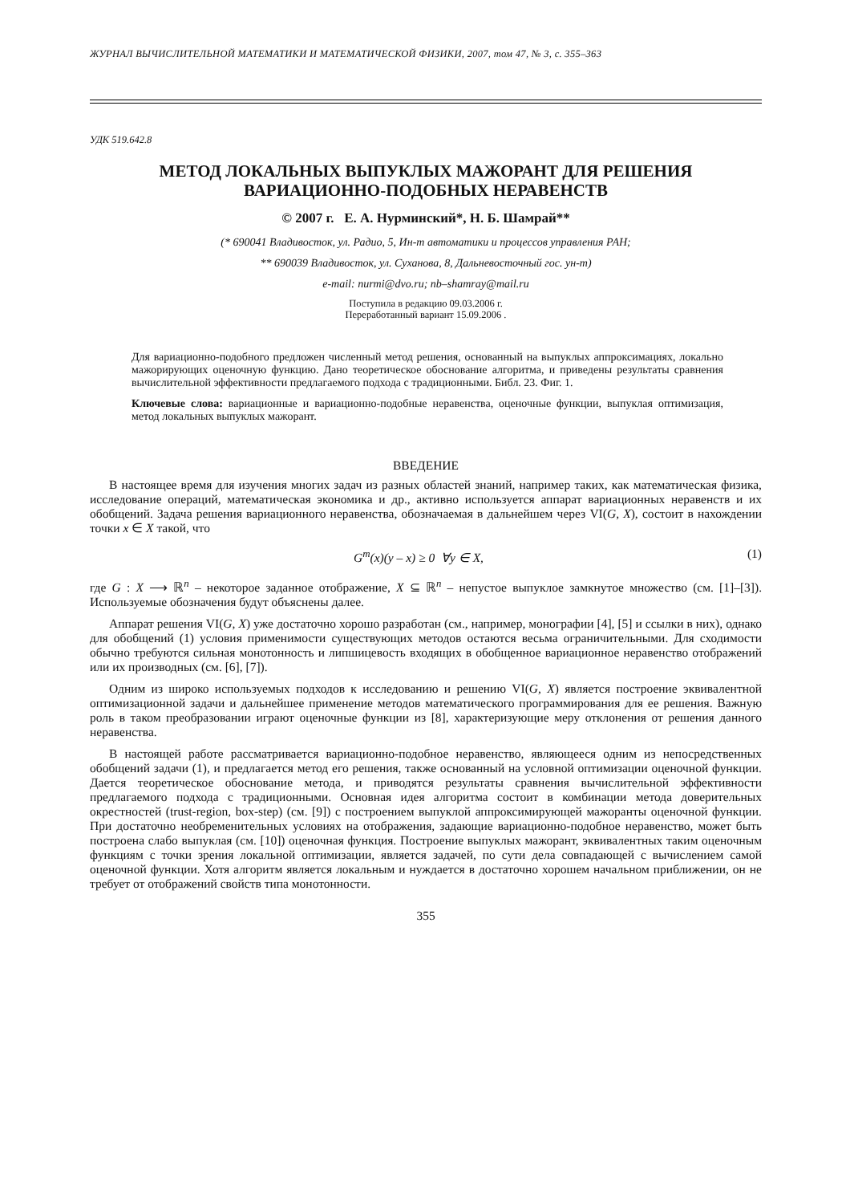ЖУРНАЛ ВЫЧИСЛИТЕЛЬНОЙ МАТЕМАТИКИ И МАТЕМАТИЧЕСКОЙ ФИЗИКИ, 2007, том 47, № 3, с. 355–363
УДК 519.642.8
МЕТОД ЛОКАЛЬНЫХ ВЫПУКЛЫХ МАЖОРАНТ ДЛЯ РЕШЕНИЯ
ВАРИАЦИОННО-ПОДОБНЫХ НЕРАВЕНСТВ
© 2007 г. Е. А. Нурминский*, Н. Б. Шамрай**
(* 690041 Владивосток, ул. Радио, 5, Ин-т автоматики и процессов управления РАН;
** 690039 Владивосток, ул. Суханова, 8, Дальневосточный гос. ун-т)
e-mail: nurmi@dvo.ru; nb–shamray@mail.ru
Поступила в редакцию 09.03.2006 г.
Переработанный вариант 15.09.2006 .
Для вариационно-подобного предложен численный метод решения, основанный на выпуклых аппроксимациях, локально мажорирующих оценочную функцию. Дано теоретическое обоснование алгоритма, и приведены результаты сравнения вычислительной эффективности предлагаемого подхода с традиционными. Библ. 23. Фиг. 1.
Ключевые слова: вариационные и вариационно-подобные неравенства, оценочные функции, выпуклая оптимизация, метод локальных выпуклых мажорант.
ВВЕДЕНИЕ
В настоящее время для изучения многих задач из разных областей знаний, например таких, как математическая физика, исследование операций, математическая экономика и др., активно используется аппарат вариационных неравенств и их обобщений. Задача решения вариационного неравенства, обозначаемая в дальнейшем через VI(G, X), состоит в нахождении точки x ∈ X такой, что
G<sup>т</sup>(x)(y – x) ≥ 0 ∀y ∈ X, (1)
где G : X ⟶ ℝ<sup>n</sup> – некоторое заданное отображение, X ⊆ ℝ<sup>n</sup> – непустое выпуклое замкнутое множество (см. [1]–[3]). Используемые обозначения будут объяснены далее.
Аппарат решения VI(G, X) уже достаточно хорошо разработан (см., например, монографии [4], [5] и ссылки в них), однако для обобщений (1) условия применимости существующих методов остаются весьма ограничительными. Для сходимости обычно требуются сильная монотонность и липшицевость входящих в обобщенное вариационное неравенство отображений или их производных (см. [6], [7]).
Одним из широко используемых подходов к исследованию и решению VI(G, X) является построение эквивалентной оптимизационной задачи и дальнейшее применение методов математического программирования для ее решения. Важную роль в таком преобразовании играют оценочные функции из [8], характеризующие меру отклонения от решения данного неравенства.
В настоящей работе рассматривается вариационно-подобное неравенство, являющееся одним из непосредственных обобщений задачи (1), и предлагается метод его решения, также основанный на условной оптимизации оценочной функции. Дается теоретическое обоснование метода, и приводятся результаты сравнения вычислительной эффективности предлагаемого подхода с традиционными. Основная идея алгоритма состоит в комбинации метода доверительных окрестностей (trust-region, box-step) (см. [9]) с построением выпуклой аппроксимирующей мажоранты оценочной функции. При достаточно необременительных условиях на отображения, задающие вариационно-подобное неравенство, может быть построена слабо выпуклая (см. [10]) оценочная функция. Построение выпуклых мажорант, эквивалентных таким оценочным функциям с точки зрения локальной оптимизации, является задачей, по сути дела совпадающей с вычислением самой оценочной функции. Хотя алгоритм является локальным и нуждается в достаточно хорошем начальном приближении, он не требует от отображений свойств типа монотонности.
355